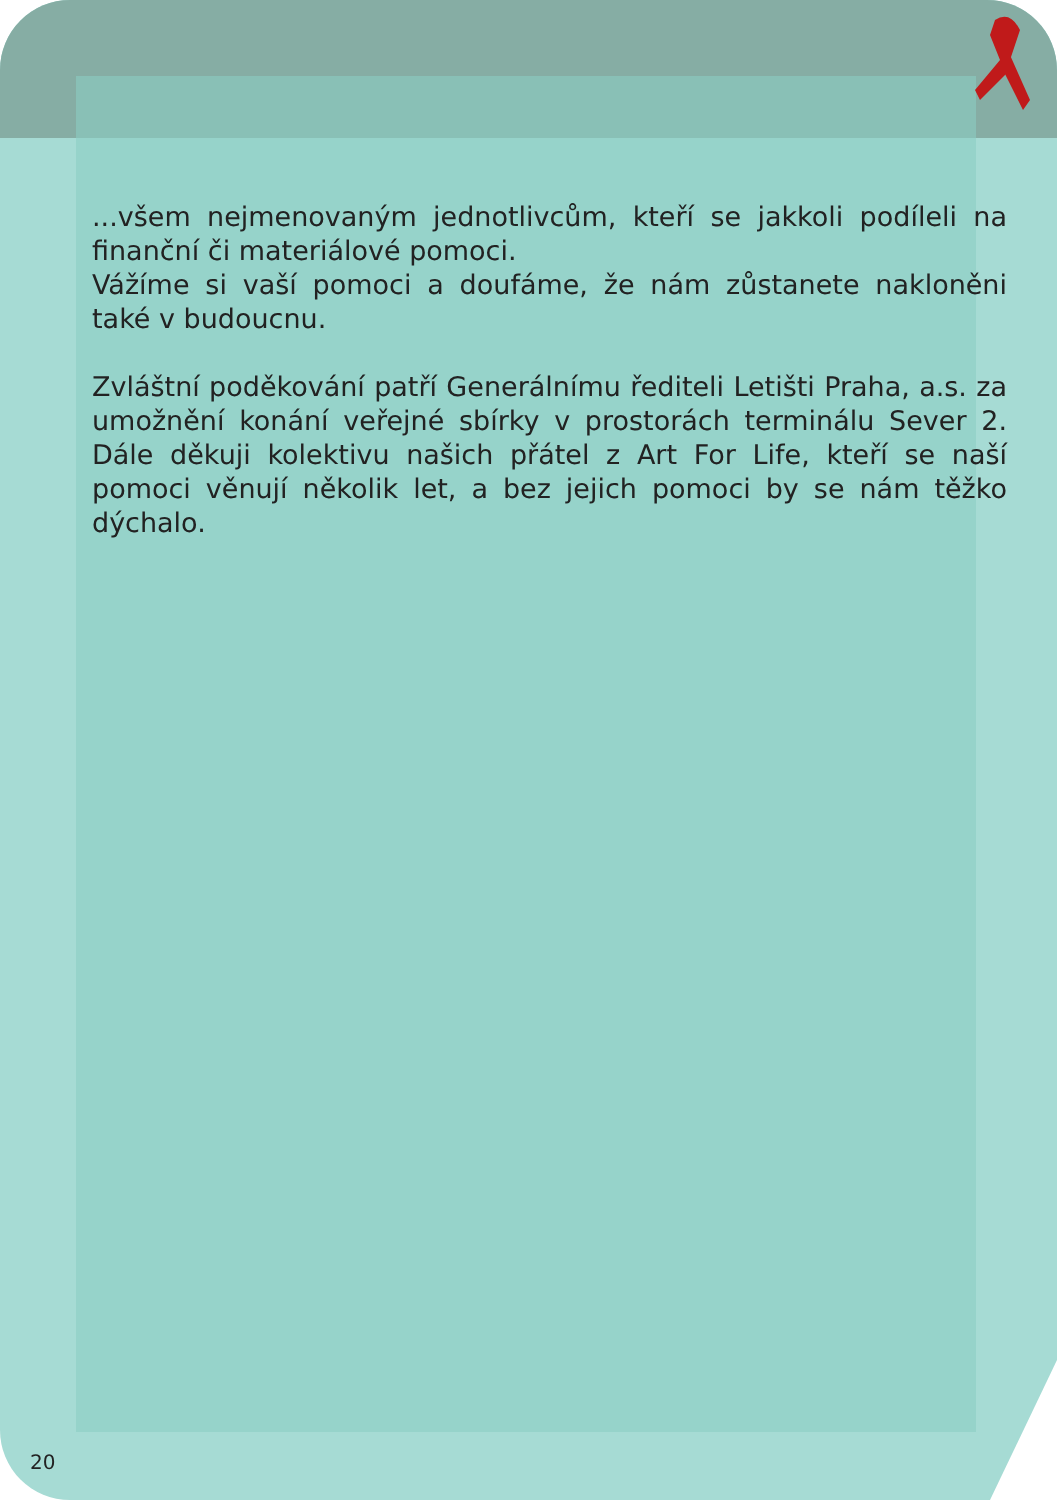...všem nejmenovaným jednotlivcům, kteří se jakkoli podíleli na finanční či materiálové pomoci.
Vážíme si vaší pomoci a doufáme, že nám zůstanete nakloněni také v budoucnu.
Zvláštní poděkování patří Generálnímu řediteli Letišti Praha, a.s. za umožnění konání veřejné sbírky v prostorách terminálu Sever 2. Dále děkuji kolektivu našich přátel z Art For Life, kteří se naší pomoci věnují několik let, a bez jejich pomoci by se nám těžko dýchalo.
20